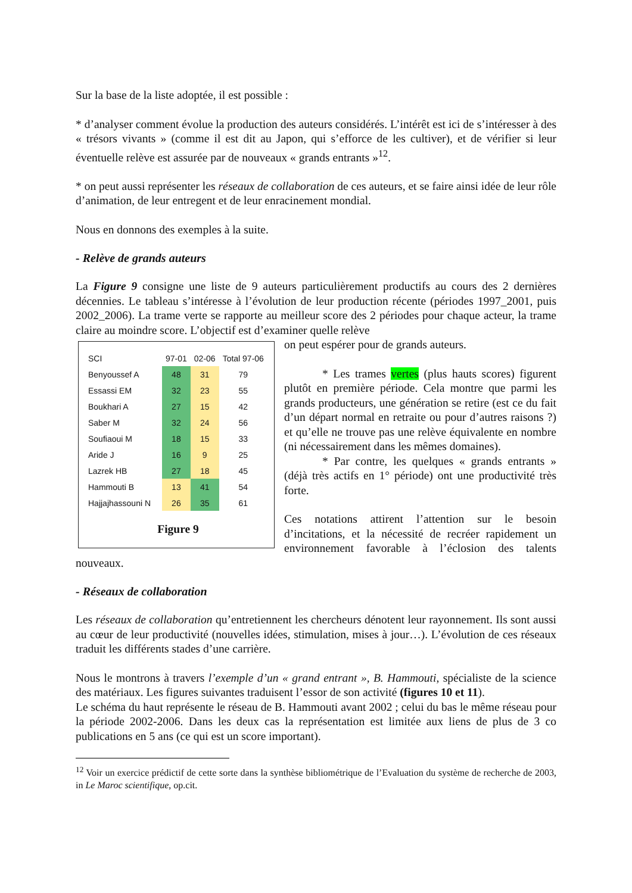Sur la base de la liste adoptée, il est possible :
* d’analyser comment évolue la production des auteurs considérés. L’intérêt est ici de s’intéresser à des « trésors vivants » (comme il est dit au Japon, qui s’efforce de les cultiver), et de vérifier si leur éventuelle relève est assurée par de nouveaux « grands entrants »<sup>12</sup>.
* on peut aussi représenter les réseaux de collaboration de ces auteurs, et se faire ainsi idée de leur rôle d’animation, de leur entregent et de leur enracinement mondial.
Nous en donnons des exemples à la suite.
- Relève de grands auteurs
La Figure 9 consigne une liste de 9 auteurs particulièrement productifs au cours des 2 dernières décennies. Le tableau s’intéresse à l’évolution de leur production récente (périodes 1997_2001, puis 2002_2006). La trame verte se rapporte au meilleur score des 2 périodes pour chaque acteur, la trame claire au moindre score. L’objectif est d’examiner quelle relève
| SCI | 97-01 | 02-06 | Total 97-06 |
| --- | --- | --- | --- |
| Benyoussef A | 48 | 31 | 79 |
| Essassi EM | 32 | 23 | 55 |
| Boukhari A | 27 | 15 | 42 |
| Saber M | 32 | 24 | 56 |
| Soufiaoui M | 18 | 15 | 33 |
| Aride J | 16 | 9 | 25 |
| Lazrek HB | 27 | 18 | 45 |
| Hammouti B | 13 | 41 | 54 |
| Hajjajhassouni N | 26 | 35 | 61 |
Figure 9
on peut espérer pour de grands auteurs.
* Les trames vertes (plus hauts scores) figurent plutôt en première période. Cela montre que parmi les grands producteurs, une génération se retire (est ce du fait d’un départ normal en retraite ou pour d’autres raisons ?) et qu’elle ne trouve pas une relève équivalente en nombre (ni nécessairement dans les mêmes domaines).
* Par contre, les quelques « grands entrants » (déjà très actifs en 1° période) ont une productivité très forte.
Ces notations attirent l’attention sur le besoin d’incitations, et la nécessité de recréer rapidement un environnement favorable à l’éclosion des talents nouveaux.
- Réseaux de collaboration
Les réseaux de collaboration qu’entretiennent les chercheurs dénotent leur rayonnement. Ils sont aussi au cœur de leur productivité (nouvelles idées, stimulation, mises à jour…). L’évolution de ces réseaux traduit les différents stades d’une carrière.
Nous le montrons à travers l’exemple d’un « grand entrant », B. Hammouti, spécialiste de la science des matériaux. Les figures suivantes traduisent l’essor de son activité (figures 10 et 11).
Le schéma du haut représente le réseau de B. Hammouti avant 2002 ; celui du bas le même réseau pour la période 2002-2006. Dans les deux cas la représentation est limitée aux liens de plus de 3 co publications en 5 ans (ce qui est un score important).
<sup>12</sup> Voir un exercice prédictif de cette sorte dans la synthèse bibliométrique de l’Evaluation du système de recherche de 2003, in Le Maroc scientifique, op.cit.